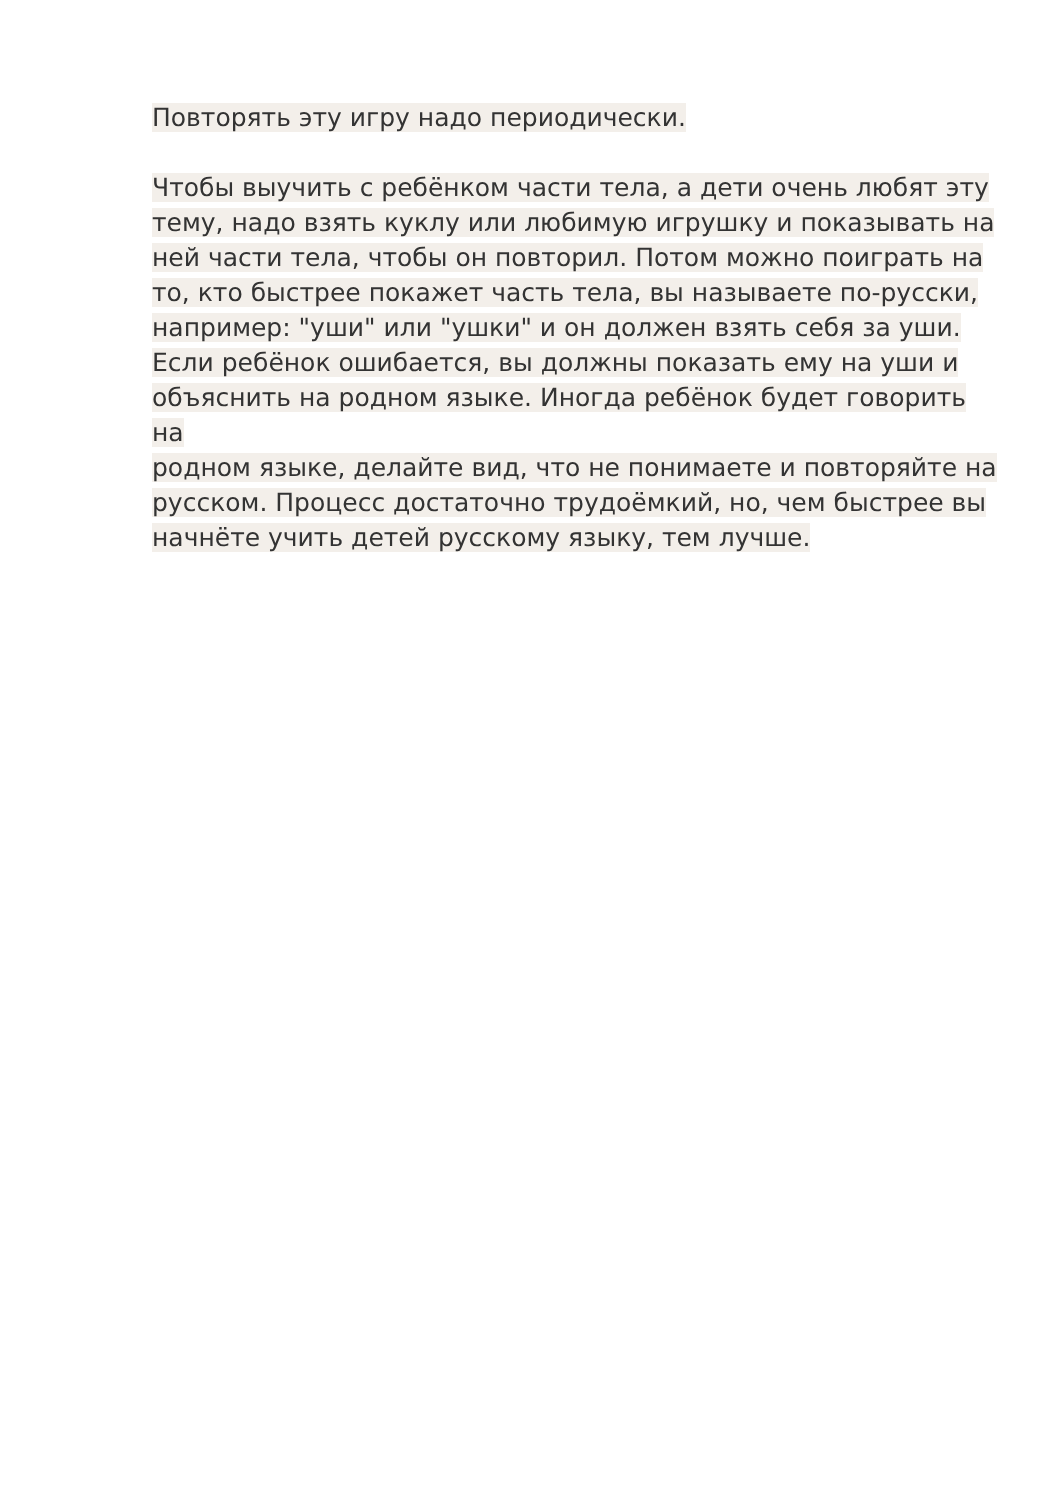Повторять эту игру надо периодически.
Чтобы выучить с ребёнком части тела, а дети очень любят эту
тему, надо взять куклу или любимую игрушку и показывать на
ней части тела, чтобы он повторил. Потом можно поиграть на
то, кто быстрее покажет часть тела, вы называете по-русски,
например: "уши" или "ушки" и он должен взять себя за уши.
Если ребёнок ошибается, вы должны показать ему на уши и
объяснить на родном языке. Иногда ребёнок будет говорить на
родном языке, делайте вид, что не понимаете и повторяйте на
русском. Процесс достаточно трудоёмкий, но, чем быстрее вы
начнёте учить детей русскому языку, тем лучше.